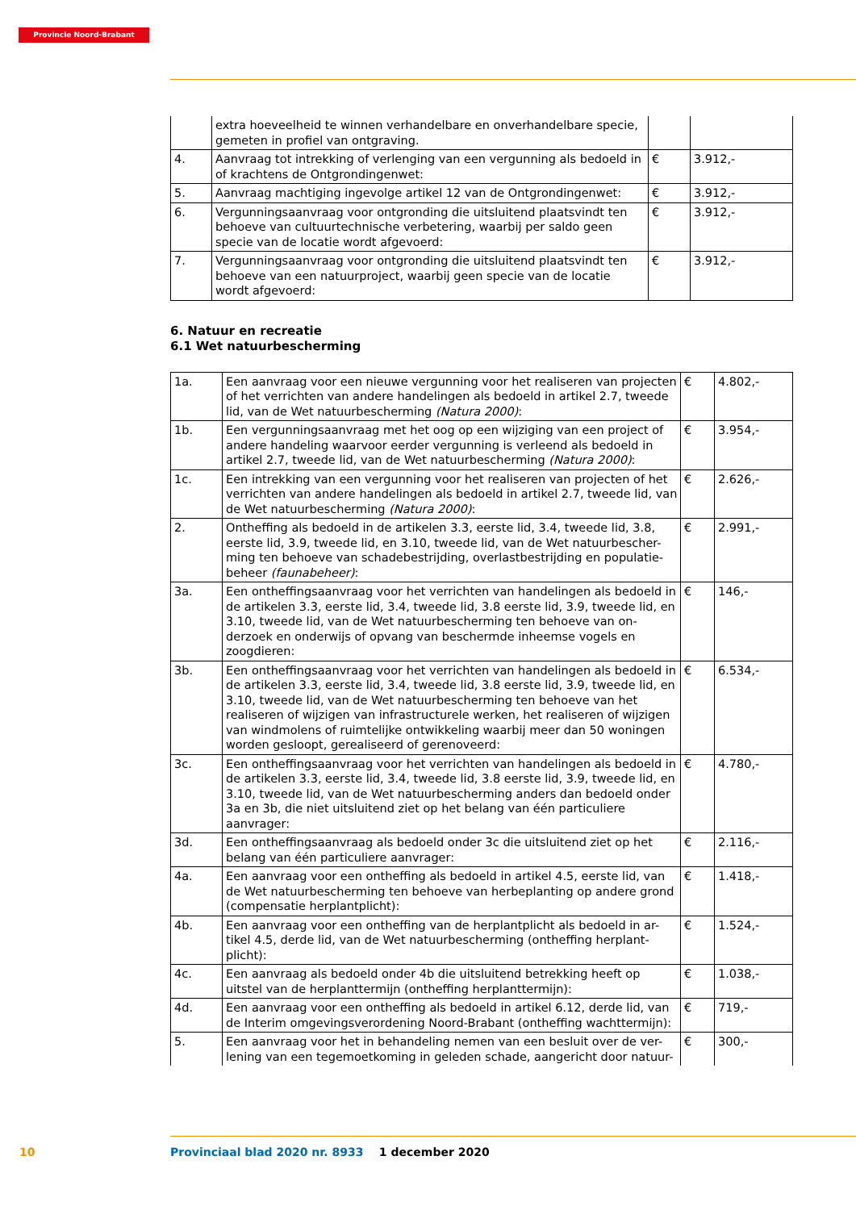Provincie Noord-Brabant
| | extra hoeveelheid te winnen verhandelbare en onverhandelbare specie, gemeten in profiel van ontgraving. | | |
| 4. | Aanvraag tot intrekking of verlenging van een vergunning als bedoeld in of krachtens de Ontgrondingenwet: | € | 3.912,- |
| 5. | Aanvraag machtiging ingevolge artikel 12 van de Ontgrondingenwet: | € | 3.912,- |
| 6. | Vergunningsaanvraag voor ontgronding die uitsluitend plaatsvindt ten behoeve van cultuurtechnische verbetering, waarbij per saldo geen specie van de locatie wordt afgevoerd: | € | 3.912,- |
| 7. | Vergunningsaanvraag voor ontgronding die uitsluitend plaatsvindt ten behoeve van een natuurproject, waarbij geen specie van de locatie wordt afgevoerd: | € | 3.912,- |
6. Natuur en recreatie
6.1 Wet natuurbescherming
| 1a. | Een aanvraag voor een nieuwe vergunning voor het realiseren van projecten of het verrichten van andere handelingen als bedoeld in artikel 2.7, tweede lid, van de Wet natuurbescherming (Natura 2000) : | € | 4.802,- |
| 1b. | Een vergunningsaanvraag met het oog op een wijziging van een project of andere handeling waarvoor eerder vergunning is verleend als bedoeld in artikel 2.7, tweede lid, van de Wet natuurbescherming (Natura 2000) : | € | 3.954,- |
| 1c. | Een intrekking van een vergunning voor het realiseren van projecten of het verrichten van andere handelingen als bedoeld in artikel 2.7, tweede lid, van de Wet natuurbescherming (Natura 2000) : | € | 2.626,- |
| 2. | Ontheffing als bedoeld in de artikelen 3.3, eerste lid, 3.4, tweede lid, 3.8, eerste lid, 3.9, tweede lid, en 3.10, tweede lid, van de Wet natuurbescher- ming ten behoeve van schadebestrijding, overlastbestrijding en populatie- beheer (faunabeheer) : | € | 2.991,- |
| 3a. | Een ontheffingsaanvraag voor het verrichten van handelingen als bedoeld in de artikelen 3.3, eerste lid, 3.4, tweede lid, 3.8 eerste lid, 3.9, tweede lid, en 3.10, tweede lid, van de Wet natuurbescherming ten behoeve van on- derzoek en onderwijs of opvang van beschermde inheemse vogels en zoogdieren: | € | 146,- |
| 3b. | Een ontheffingsaanvraag voor het verrichten van handelingen als bedoeld in de artikelen 3.3, eerste lid, 3.4, tweede lid, 3.8 eerste lid, 3.9, tweede lid, en 3.10, tweede lid, van de Wet natuurbescherming ten behoeve van het realiseren of wijzigen van infrastructurele werken, het realiseren of wijzigen van windmolens of ruimtelijke ontwikkeling waarbij meer dan 50 woningen worden gesloopt, gerealiseerd of gerenoveerd: | € | 6.534,- |
| 3c. | Een ontheffingsaanvraag voor het verrichten van handelingen als bedoeld in de artikelen 3.3, eerste lid, 3.4, tweede lid, 3.8 eerste lid, 3.9, tweede lid, en 3.10, tweede lid, van de Wet natuurbescherming anders dan bedoeld onder 3a en 3b, die niet uitsluitend ziet op het belang van één particuliere aanvrager: | € | 4.780,- |
| 3d. | Een ontheffingsaanvraag als bedoeld onder 3c die uitsluitend ziet op het belang van één particuliere aanvrager: | € | 2.116,- |
| 4a. | Een aanvraag voor een ontheffing als bedoeld in artikel 4.5, eerste lid, van de Wet natuurbescherming ten behoeve van herbeplanting op andere grond (compensatie herplantplicht): | € | 1.418,- |
| 4b. | Een aanvraag voor een ontheffing van de herplantplicht als bedoeld in ar- tikel 4.5, derde lid, van de Wet natuurbescherming (ontheffing herplant- plicht): | € | 1.524,- |
| 4c. | Een aanvraag als bedoeld onder 4b die uitsluitend betrekking heeft op uitstel van de herplanttermijn (ontheffing herplanttermijn): | € | 1.038,- |
| 4d. | Een aanvraag voor een ontheffing als bedoeld in artikel 6.12, derde lid, van de Interim omgevingsverordening Noord-Brabant (ontheffing wachttermijn): | € | 719,- |
| 5. | Een aanvraag voor het in behandeling nemen van een besluit over de ver- lening van een tegemoetkoming in geleden schade, aangericht door natuur- | € | 300,- |
10
Provinciaal blad 2020 nr. 8933 1 december 2020